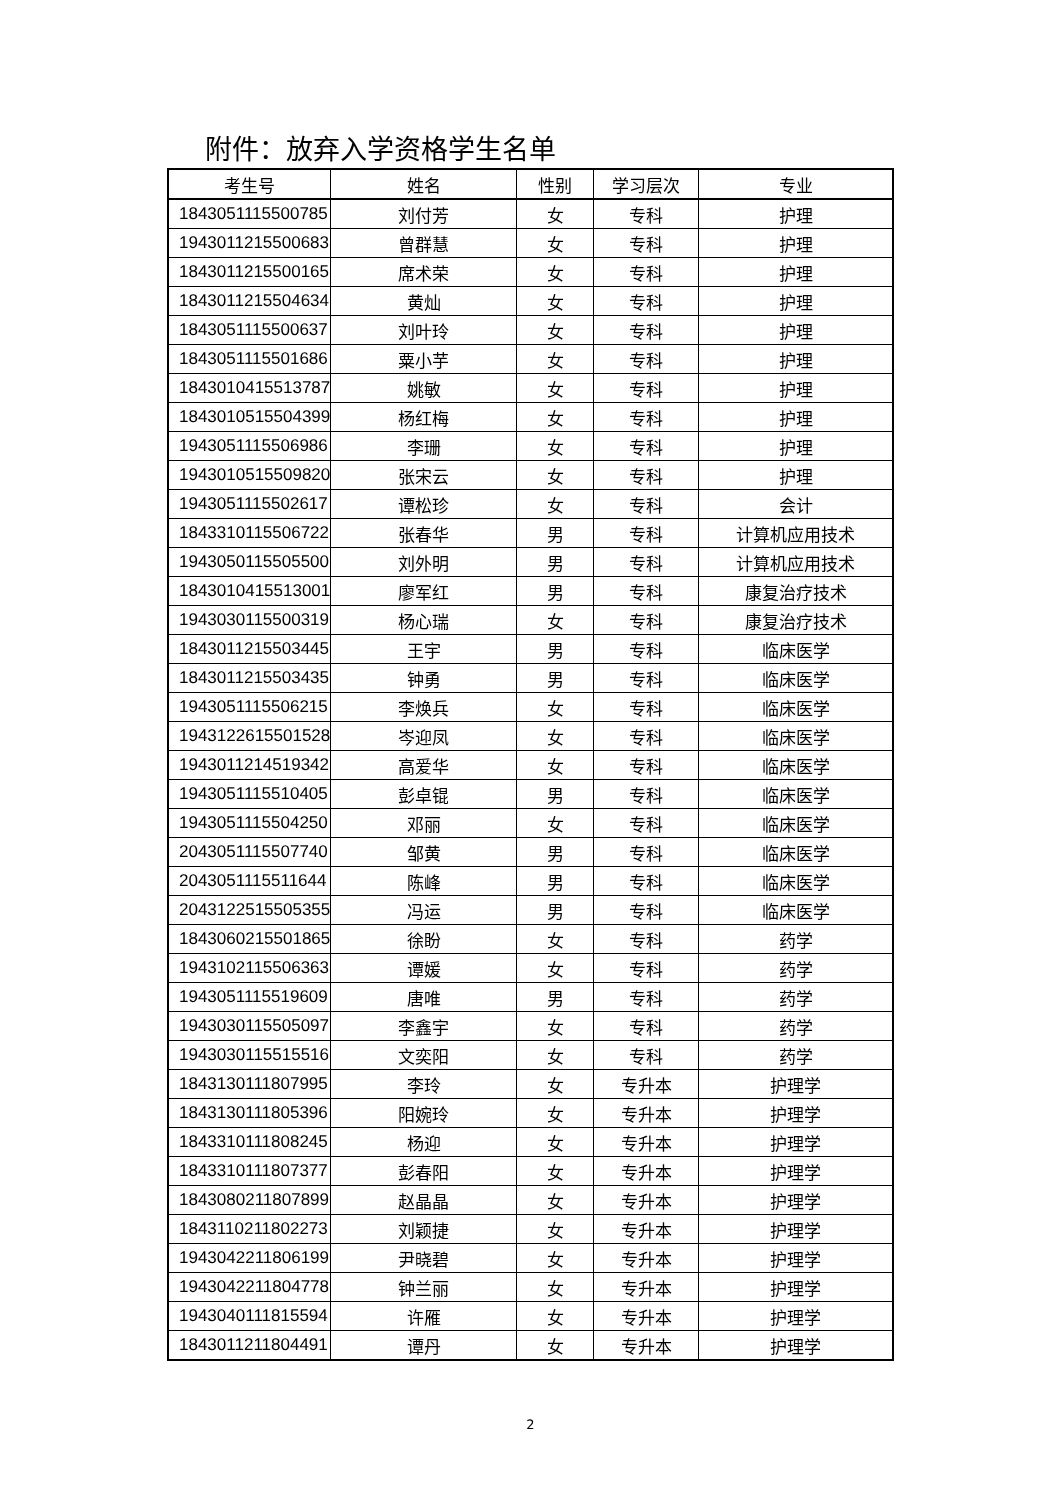附件：放弃入学资格学生名单
| 考生号 | 姓名 | 性别 | 学习层次 | 专业 |
| --- | --- | --- | --- | --- |
| 1843051115500785 | 刘付芳 | 女 | 专科 | 护理 |
| 1943011215500683 | 曾群慧 | 女 | 专科 | 护理 |
| 1843011215500165 | 席术荣 | 女 | 专科 | 护理 |
| 1843011215504634 | 黄灿 | 女 | 专科 | 护理 |
| 1843051115500637 | 刘叶玲 | 女 | 专科 | 护理 |
| 1843051115501686 | 粟小芋 | 女 | 专科 | 护理 |
| 1843010415513787 | 姚敏 | 女 | 专科 | 护理 |
| 1843010515504399 | 杨红梅 | 女 | 专科 | 护理 |
| 1943051115506986 | 李珊 | 女 | 专科 | 护理 |
| 1943010515509820 | 张宋云 | 女 | 专科 | 护理 |
| 1943051115502617 | 谭松珍 | 女 | 专科 | 会计 |
| 1843310115506722 | 张春华 | 男 | 专科 | 计算机应用技术 |
| 1943050115505500 | 刘外明 | 男 | 专科 | 计算机应用技术 |
| 1843010415513001 | 廖军红 | 男 | 专科 | 康复治疗技术 |
| 1943030115500319 | 杨心瑞 | 女 | 专科 | 康复治疗技术 |
| 1843011215503445 | 王宇 | 男 | 专科 | 临床医学 |
| 1843011215503435 | 钟勇 | 男 | 专科 | 临床医学 |
| 1943051115506215 | 李焕兵 | 女 | 专科 | 临床医学 |
| 1943122615501528 | 岑迎凤 | 女 | 专科 | 临床医学 |
| 1943011214519342 | 高爱华 | 女 | 专科 | 临床医学 |
| 1943051115510405 | 彭卓锟 | 男 | 专科 | 临床医学 |
| 1943051115504250 | 邓丽 | 女 | 专科 | 临床医学 |
| 2043051115507740 | 邹黄 | 男 | 专科 | 临床医学 |
| 2043051115511644 | 陈峰 | 男 | 专科 | 临床医学 |
| 2043122515505355 | 冯运 | 男 | 专科 | 临床医学 |
| 1843060215501865 | 徐盼 | 女 | 专科 | 药学 |
| 1943102115506363 | 谭媛 | 女 | 专科 | 药学 |
| 1943051115519609 | 唐唯 | 男 | 专科 | 药学 |
| 1943030115505097 | 李鑫宇 | 女 | 专科 | 药学 |
| 1943030115515516 | 文奕阳 | 女 | 专科 | 药学 |
| 1843130111807995 | 李玲 | 女 | 专升本 | 护理学 |
| 1843130111805396 | 阳婉玲 | 女 | 专升本 | 护理学 |
| 1843310111808245 | 杨迎 | 女 | 专升本 | 护理学 |
| 1843310111807377 | 彭春阳 | 女 | 专升本 | 护理学 |
| 1843080211807899 | 赵晶晶 | 女 | 专升本 | 护理学 |
| 1843110211802273 | 刘颖捷 | 女 | 专升本 | 护理学 |
| 1943042211806199 | 尹晓碧 | 女 | 专升本 | 护理学 |
| 1943042211804778 | 钟兰丽 | 女 | 专升本 | 护理学 |
| 1943040111815594 | 许雁 | 女 | 专升本 | 护理学 |
| 1843011211804491 | 谭丹 | 女 | 专升本 | 护理学 |
2